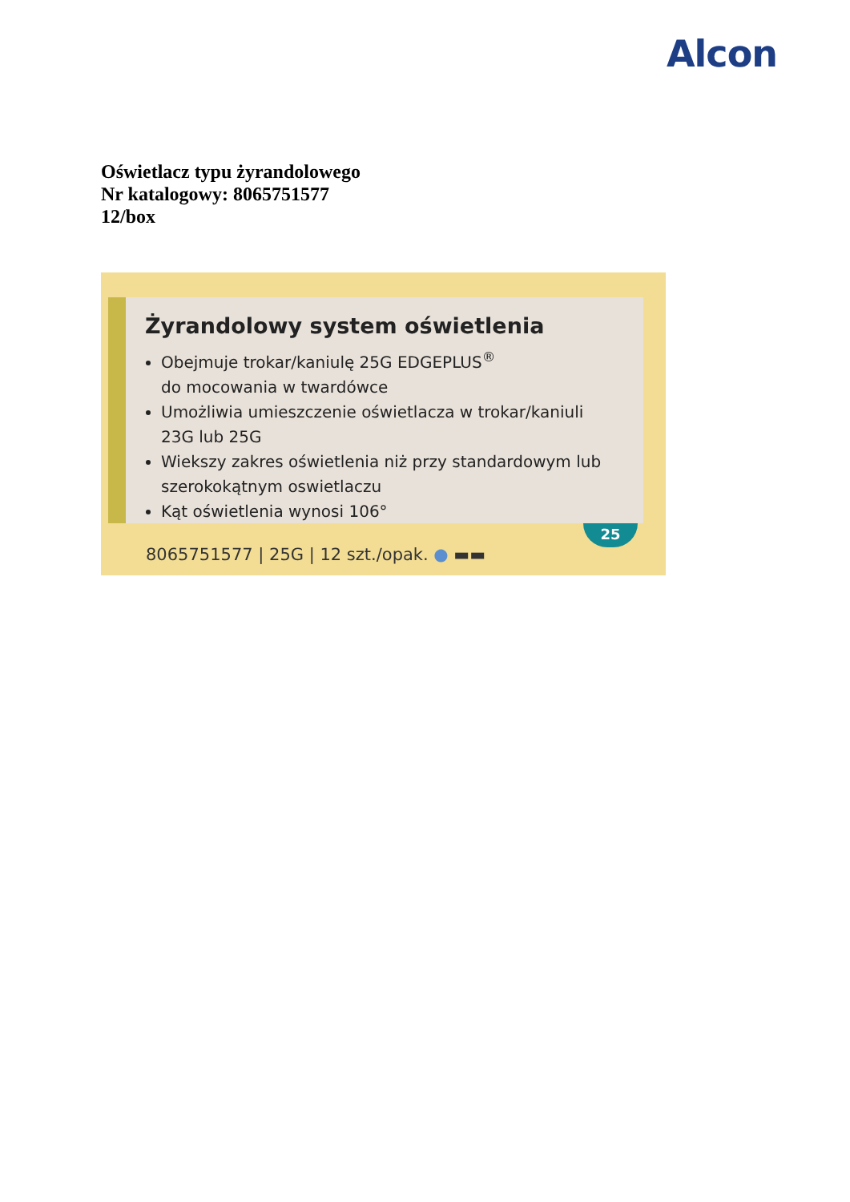Alcon
Oświetlacz typu żyrandolowego
Nr katalogowy: 8065751577
12/box
Żyrandolowy system oświetlenia
Obejmuje trokar/kaniulę 25G EDGEPLUS<sup>®</sup>
do mocowania w twardówce
Umożliwia umieszczenie oświetlacza w trokar/kaniuli
23G lub 25G
Wiekszy zakres oświetlenia niż przy standardowym lub
szerokokątnym oswietlaczu
Kąt oświetlenia wynosi 106°
25
8065751577 | 25G | 12 szt./opak. ● ▬▬